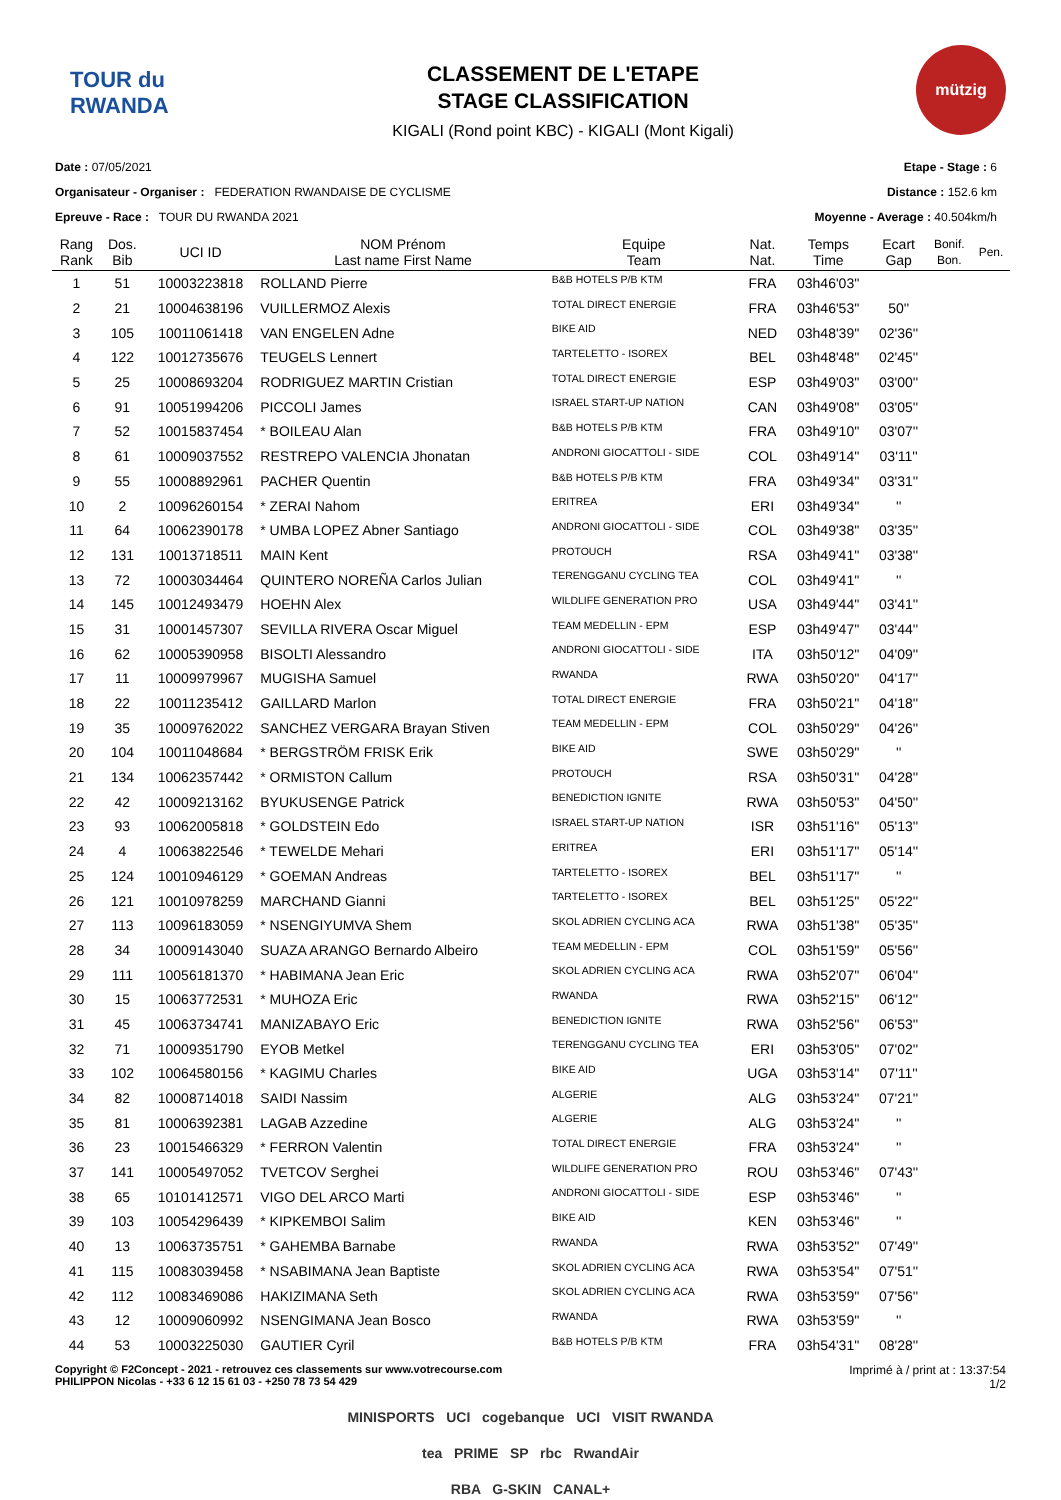TOUR du RWANDA
CLASSEMENT DE L'ETAPE
STAGE CLASSIFICATION
KIGALI (Rond point KBC) - KIGALI (Mont Kigali)
mützig
Date : 07/05/2021
Organisateur - Organiser : FEDERATION RWANDAISE DE CYCLISME
Epreuve - Race : TOUR DU RWANDA 2021
Etape - Stage : 6
Distance : 152.6 km
Moyenne - Average : 40.504km/h
| Rang Rank | Dos. Bib | UCI ID | NOM Prénom Last name First Name | Equipe Team | Nat. Nat. | Temps Time | Ecart Gap | Bonif. Bon. | Pen. |
| --- | --- | --- | --- | --- | --- | --- | --- | --- | --- |
| 1 | 51 | 10003223818 | ROLLAND Pierre | B&B HOTELS P/B KTM | FRA | 03h46'03'' | | | |
| 2 | 21 | 10004638196 | VUILLERMOZ Alexis | TOTAL DIRECT ENERGIE | FRA | 03h46'53'' | 50'' | | |
| 3 | 105 | 10011061418 | VAN ENGELEN Adne | BIKE AID | NED | 03h48'39'' | 02'36'' | | |
| 4 | 122 | 10012735676 | TEUGELS Lennert | TARTELETTO - ISOREX | BEL | 03h48'48'' | 02'45'' | | |
| 5 | 25 | 10008693204 | RODRIGUEZ MARTIN Cristian | TOTAL DIRECT ENERGIE | ESP | 03h49'03'' | 03'00'' | | |
| 6 | 91 | 10051994206 | PICCOLI James | ISRAEL START-UP NATION | CAN | 03h49'08'' | 03'05'' | | |
| 7 | 52 | 10015837454 | * BOILEAU Alan | B&B HOTELS P/B KTM | FRA | 03h49'10'' | 03'07'' | | |
| 8 | 61 | 10009037552 | RESTREPO VALENCIA Jhonatan | ANDRONI GIOCATTOLI - SIDE | COL | 03h49'14'' | 03'11'' | | |
| 9 | 55 | 10008892961 | PACHER Quentin | B&B HOTELS P/B KTM | FRA | 03h49'34'' | 03'31'' | | |
| 10 | 2 | 10096260154 | * ZERAI Nahom | ERITREA | ERI | 03h49'34'' | '' | | |
| 11 | 64 | 10062390178 | * UMBA LOPEZ Abner Santiago | ANDRONI GIOCATTOLI - SIDE | COL | 03h49'38'' | 03'35'' | | |
| 12 | 131 | 10013718511 | MAIN Kent | PROTOUCH | RSA | 03h49'41'' | 03'38'' | | |
| 13 | 72 | 10003034464 | QUINTERO NOREÑA Carlos Julian | TERENGGANU CYCLING TEA | COL | 03h49'41'' | '' | | |
| 14 | 145 | 10012493479 | HOEHN Alex | WILDLIFE GENERATION PRO | USA | 03h49'44'' | 03'41'' | | |
| 15 | 31 | 10001457307 | SEVILLA RIVERA Oscar Miguel | TEAM MEDELLIN - EPM | ESP | 03h49'47'' | 03'44'' | | |
| 16 | 62 | 10005390958 | BISOLTI Alessandro | ANDRONI GIOCATTOLI - SIDE | ITA | 03h50'12'' | 04'09'' | | |
| 17 | 11 | 10009979967 | MUGISHA Samuel | RWANDA | RWA | 03h50'20'' | 04'17'' | | |
| 18 | 22 | 10011235412 | GAILLARD Marlon | TOTAL DIRECT ENERGIE | FRA | 03h50'21'' | 04'18'' | | |
| 19 | 35 | 10009762022 | SANCHEZ VERGARA Brayan Stiven | TEAM MEDELLIN - EPM | COL | 03h50'29'' | 04'26'' | | |
| 20 | 104 | 10011048684 | * BERGSTRÖM FRISK Erik | BIKE AID | SWE | 03h50'29'' | '' | | |
| 21 | 134 | 10062357442 | * ORMISTON Callum | PROTOUCH | RSA | 03h50'31'' | 04'28'' | | |
| 22 | 42 | 10009213162 | BYUKUSENGE Patrick | BENEDICTION IGNITE | RWA | 03h50'53'' | 04'50'' | | |
| 23 | 93 | 10062005818 | * GOLDSTEIN Edo | ISRAEL START-UP NATION | ISR | 03h51'16'' | 05'13'' | | |
| 24 | 4 | 10063822546 | * TEWELDE Mehari | ERITREA | ERI | 03h51'17'' | 05'14'' | | |
| 25 | 124 | 10010946129 | * GOEMAN Andreas | TARTELETTO - ISOREX | BEL | 03h51'17'' | '' | | |
| 26 | 121 | 10010978259 | MARCHAND Gianni | TARTELETTO - ISOREX | BEL | 03h51'25'' | 05'22'' | | |
| 27 | 113 | 10096183059 | * NSENGIYUMVA Shem | SKOL ADRIEN CYCLING ACA | RWA | 03h51'38'' | 05'35'' | | |
| 28 | 34 | 10009143040 | SUAZA ARANGO Bernardo Albeiro | TEAM MEDELLIN - EPM | COL | 03h51'59'' | 05'56'' | | |
| 29 | 111 | 10056181370 | * HABIMANA Jean Eric | SKOL ADRIEN CYCLING ACA | RWA | 03h52'07'' | 06'04'' | | |
| 30 | 15 | 10063772531 | * MUHOZA Eric | RWANDA | RWA | 03h52'15'' | 06'12'' | | |
| 31 | 45 | 10063734741 | MANIZABAYO Eric | BENEDICTION IGNITE | RWA | 03h52'56'' | 06'53'' | | |
| 32 | 71 | 10009351790 | EYOB Metkel | TERENGGANU CYCLING TEA | ERI | 03h53'05'' | 07'02'' | | |
| 33 | 102 | 10064580156 | * KAGIMU Charles | BIKE AID | UGA | 03h53'14'' | 07'11'' | | |
| 34 | 82 | 10008714018 | SAIDI Nassim | ALGERIE | ALG | 03h53'24'' | 07'21'' | | |
| 35 | 81 | 10006392381 | LAGAB Azzedine | ALGERIE | ALG | 03h53'24'' | '' | | |
| 36 | 23 | 10015466329 | * FERRON Valentin | TOTAL DIRECT ENERGIE | FRA | 03h53'24'' | '' | | |
| 37 | 141 | 10005497052 | TVETCOV Serghei | WILDLIFE GENERATION PRO | ROU | 03h53'46'' | 07'43'' | | |
| 38 | 65 | 10101412571 | VIGO DEL ARCO Marti | ANDRONI GIOCATTOLI - SIDE | ESP | 03h53'46'' | '' | | |
| 39 | 103 | 10054296439 | * KIPKEMBOI Salim | BIKE AID | KEN | 03h53'46'' | '' | | |
| 40 | 13 | 10063735751 | * GAHEMBA Barnabe | RWANDA | RWA | 03h53'52'' | 07'49'' | | |
| 41 | 115 | 10083039458 | * NSABIMANA Jean Baptiste | SKOL ADRIEN CYCLING ACA | RWA | 03h53'54'' | 07'51'' | | |
| 42 | 112 | 10083469086 | HAKIZIMANA Seth | SKOL ADRIEN CYCLING ACA | RWA | 03h53'59'' | 07'56'' | | |
| 43 | 12 | 10009060992 | NSENGIMANA Jean Bosco | RWANDA | RWA | 03h53'59'' | '' | | |
| 44 | 53 | 10003225030 | GAUTIER Cyril | B&B HOTELS P/B KTM | FRA | 03h54'31'' | 08'28'' | | |
Copyright © F2Concept - 2021 - retrouvez ces classements sur www.votrecourse.com
PHILIPPON Nicolas - +33 6 12 15 61 03 - +250 78 73 54 429
Imprimé à / print at : 13:37:54
1/2
MINISPORTS UCI cogebanque UCI VISIT RWANDA
tea PRIME SP rbc RwandAir
RBA G-SKIN CANAL+